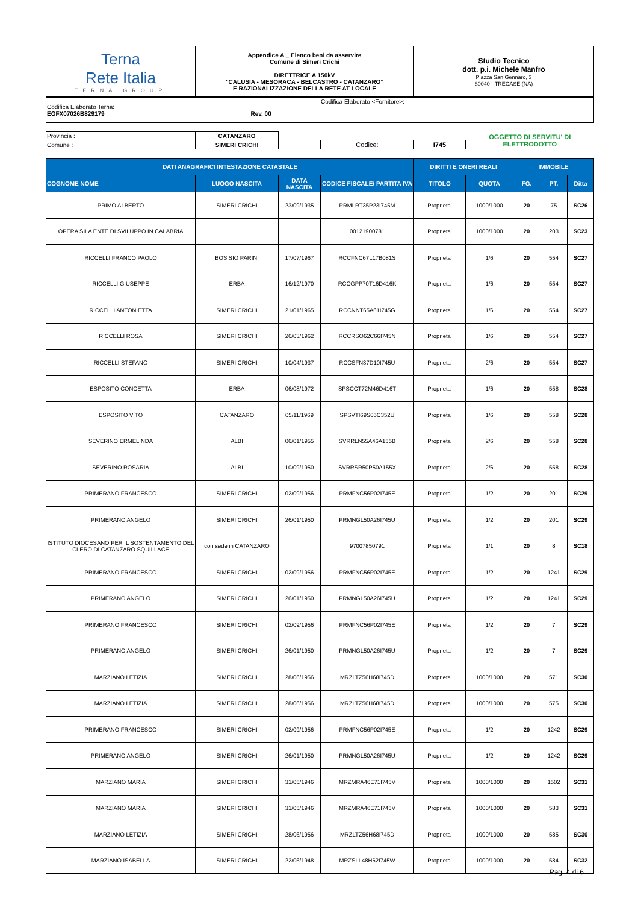| Terna Rete Italia TERNA GROUP | Appendice A _ Elenco beni da asservire Comune di Simeri Crichi DIRETTRICE A 150kV "CALUSIA - MESORACA - BELCASTRO - CATANZARO" E RAZIONALIZZAZIONE DELLA RETE AT LOCALE | Studio Tecnico dott. p.i. Michele Manfro Piazza San Gennaro, 3 80040 - TRECASE (NA) |
| Codifica Elaborato Terna: EGFX07026B829179 Rev. 00 | Codifica Elaborato <Fornitore>: |
| Provincia : | CATANZARO | | | | OGGETTO DI SERVITU' DI ELETTRODOTTO |
| Comune : | SIMERI CRICHI | | Codice: | I745 | |
| DATI ANAGRAFICI INTESTAZIONE CATASTALE | | | | DIRITTI E ONERI REALI | | IMMOBILE | | |
| --- | --- | --- | --- | --- | --- | --- | --- | --- |
| COGNOME NOME | LUOGO NASCITA | DATA NASCITA | CODICE FISCALE/ PARTITA IVA | TITOLO | QUOTA | FG. | PT. | Ditta |
| PRIMO ALBERTO | SIMERI CRICHI | 23/09/1935 | PRMLRT35P23I745M | Proprieta' | 1000/1000 | 20 | 75 | SC26 |
| OPERA SILA ENTE DI SVILUPPO IN CALABRIA | | | 00121900781 | Proprieta' | 1000/1000 | 20 | 203 | SC23 |
| RICCELLI FRANCO PAOLO | BOSISIO PARINI | 17/07/1967 | RCCFNC67L17B081S | Proprieta' | 1/6 | 20 | 554 | SC27 |
| RICCELLI GIUSEPPE | ERBA | 16/12/1970 | RCCGPP70T16D416K | Proprieta' | 1/6 | 20 | 554 | SC27 |
| RICCELLI ANTONIETTA | SIMERI CRICHI | 21/01/1965 | RCCNNT65A61I745G | Proprieta' | 1/6 | 20 | 554 | SC27 |
| RICCELLI ROSA | SIMERI CRICHI | 26/03/1962 | RCCRSO62C66I745N | Proprieta' | 1/6 | 20 | 554 | SC27 |
| RICCELLI STEFANO | SIMERI CRICHI | 10/04/1937 | RCCSFN37D10I745U | Proprieta' | 2/6 | 20 | 554 | SC27 |
| ESPOSITO CONCETTA | ERBA | 06/08/1972 | SPSCCT72M46D416T | Proprieta' | 1/6 | 20 | 558 | SC28 |
| ESPOSITO VITO | CATANZARO | 05/11/1969 | SPSVTI69S05C352U | Proprieta' | 1/6 | 20 | 558 | SC28 |
| SEVERINO ERMELINDA | ALBI | 06/01/1955 | SVRRLN55A46A155B | Proprieta' | 2/6 | 20 | 558 | SC28 |
| SEVERINO ROSARIA | ALBI | 10/09/1950 | SVRRSR50P50A155X | Proprieta' | 2/6 | 20 | 558 | SC28 |
| PRIMERANO FRANCESCO | SIMERI CRICHI | 02/09/1956 | PRMFNC56P02I745E | Proprieta' | 1/2 | 20 | 201 | SC29 |
| PRIMERANO ANGELO | SIMERI CRICHI | 26/01/1950 | PRMNGL50A26I745U | Proprieta' | 1/2 | 20 | 201 | SC29 |
| ISTITUTO DIOCESANO PER IL SOSTENTAMENTO DEL CLERO DI CATANZARO SQUILLACE | con sede in CATANZARO | | 97007850791 | Proprieta' | 1/1 | 20 | 8 | SC18 |
| PRIMERANO FRANCESCO | SIMERI CRICHI | 02/09/1956 | PRMFNC56P02I745E | Proprieta' | 1/2 | 20 | 1241 | SC29 |
| PRIMERANO ANGELO | SIMERI CRICHI | 26/01/1950 | PRMNGL50A26I745U | Proprieta' | 1/2 | 20 | 1241 | SC29 |
| PRIMERANO FRANCESCO | SIMERI CRICHI | 02/09/1956 | PRMFNC56P02I745E | Proprieta' | 1/2 | 20 | 7 | SC29 |
| PRIMERANO ANGELO | SIMERI CRICHI | 26/01/1950 | PRMNGL50A26I745U | Proprieta' | 1/2 | 20 | 7 | SC29 |
| MARZIANO LETIZIA | SIMERI CRICHI | 28/06/1956 | MRZLTZ56H68I745D | Proprieta' | 1000/1000 | 20 | 571 | SC30 |
| MARZIANO LETIZIA | SIMERI CRICHI | 28/06/1956 | MRZLTZ56H68I745D | Proprieta' | 1000/1000 | 20 | 575 | SC30 |
| PRIMERANO FRANCESCO | SIMERI CRICHI | 02/09/1956 | PRMFNC56P02I745E | Proprieta' | 1/2 | 20 | 1242 | SC29 |
| PRIMERANO ANGELO | SIMERI CRICHI | 26/01/1950 | PRMNGL50A26I745U | Proprieta' | 1/2 | 20 | 1242 | SC29 |
| MARZIANO MARIA | SIMERI CRICHI | 31/05/1946 | MRZMRA46E71I745V | Proprieta' | 1000/1000 | 20 | 1502 | SC31 |
| MARZIANO MARIA | SIMERI CRICHI | 31/05/1946 | MRZMRA46E71I745V | Proprieta' | 1000/1000 | 20 | 583 | SC31 |
| MARZIANO LETIZIA | SIMERI CRICHI | 28/06/1956 | MRZLTZ56H68I745D | Proprieta' | 1000/1000 | 20 | 585 | SC30 |
| MARZIANO ISABELLA | SIMERI CRICHI | 22/06/1948 | MRZSLL48H62I745W | Proprieta' | 1000/1000 | 20 | 584 | SC32 |
Pag. 4 di 6